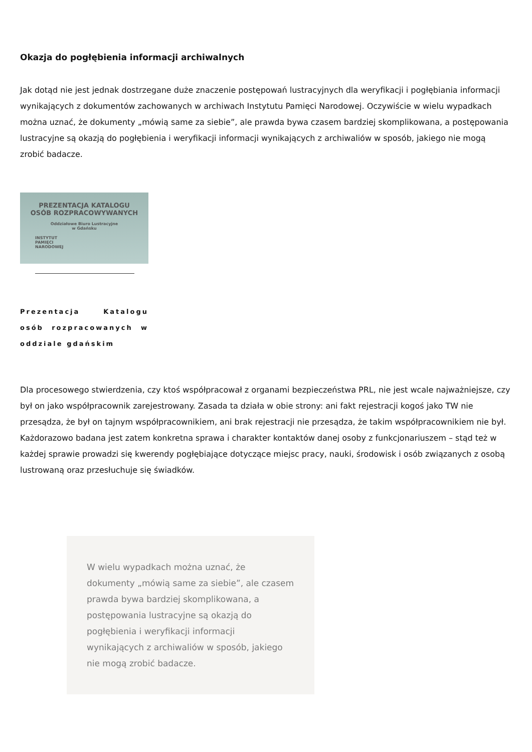Okazja do pogłębienia informacji archiwalnych
Jak dotąd nie jest jednak dostrzegane duże znaczenie postępowań lustracyjnych dla weryfikacji i pogłębiania informacji wynikających z dokumentów zachowanych w archiwach Instytutu Pamięci Narodowej. Oczywiście w wielu wypadkach można uznać, że dokumenty „mówią same za siebie”, ale prawda bywa czasem bardziej skomplikowana, a postępowania lustracyjne są okazją do pogłębienia i weryfikacji informacji wynikających z archiwaliów w sposób, jakiego nie mogą zrobić badacze.
PREZENTACJA KATALOGU
OSÓB ROZPRACOWYWANYCH
Oddziałowe Biuro Lustracyjne
w Gdańsku
INSTYTUT
PAMIĘCI
NARODOWEJ
Prezentacja Katalogu osób rozpracowanych w oddziale gdańskim
Dla procesowego stwierdzenia, czy ktoś współpracował z organami bezpieczeństwa PRL, nie jest wcale najważniejsze, czy był on jako współpracownik zarejestrowany. Zasada ta działa w obie strony: ani fakt rejestracji kogoś jako TW nie przesądza, że był on tajnym współpracownikiem, ani brak rejestracji nie przesądza, że takim współpracownikiem nie był. Każdorazowo badana jest zatem konkretna sprawa i charakter kontaktów danej osoby z funkcjonariuszem – stąd też w każdej sprawie prowadzi się kwerendy pogłębiające dotyczące miejsc pracy, nauki, środowisk i osób związanych z osobą lustrowaną oraz przesłuchuje się świadków.
W wielu wypadkach można uznać, że dokumenty „mówią same za siebie”, ale czasem prawda bywa bardziej skomplikowana, a postępowania lustracyjne są okazją do pogłębienia i weryfikacji informacji wynikających z archiwaliów w sposób, jakiego nie mogą zrobić badacze.